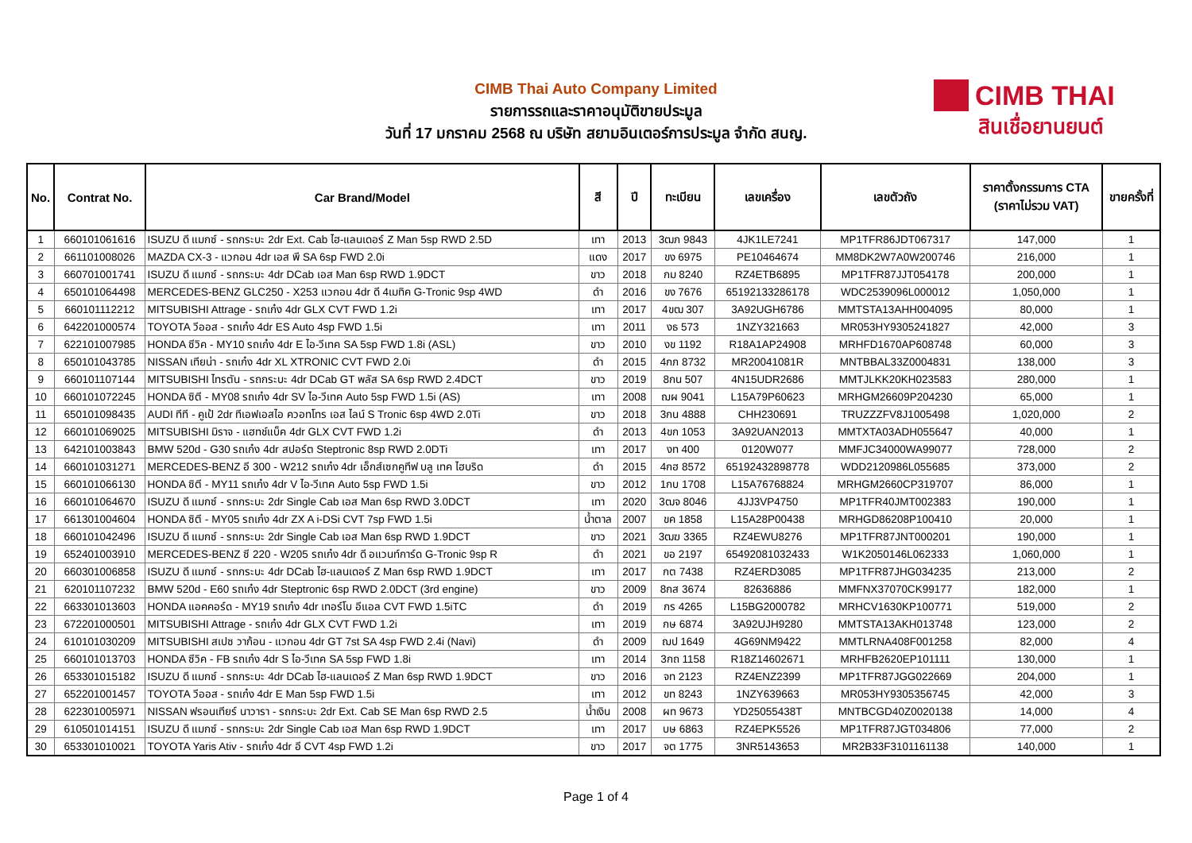CIMB Thai Auto Company Limited
รายการรถและราคาอนุมัติขายประมูล
วันที่ 17 มกราคม 2568 ณ บริษัท สยามอินเตอร์การประมูล จำกัด สนญ.
CIMB THAI
สินเชื่อยานยนต์
| No. | Contrat No. | Car Brand/Model | สี | ปี | ทะเบียน | เลขเครื่อง | เลขตัวถัง | ราคาตั้งกรรมการ CTA (ราคาไม่รวม VAT) | ขายครั้งที่ |
| --- | --- | --- | --- | --- | --- | --- | --- | --- | --- |
| 1 | 660101061616 | ISUZU ดี แมกซ์ - รถกระบะ 2dr Ext. Cab ไฮ-แลนเดอร์ Z Man 5sp RWD 2.5D | เทา | 2013 | 3ฒภ 9843 | 4JK1LE7241 | MP1TFR86JDT067317 | 147,000 | 1 |
| 2 | 661101008026 | MAZDA CX-3 - แวกอน 4dr เอส พี SA 6sp FWD 2.0i | แดง | 2017 | ขง 6975 | PE10464674 | MM8DK2W7A0W200746 | 216,000 | 1 |
| 3 | 660701001741 | ISUZU ดี แมกซ์ - รถกระบะ 4dr DCab เอส Man 6sp RWD 1.9DCT | ขาว | 2018 | กม 8240 | RZ4ETB6895 | MP1TFR87JJT054178 | 200,000 | 1 |
| 4 | 650101064498 | MERCEDES-BENZ GLC250 - X253 แวกอน 4dr ดี 4เมทิค G-Tronic 9sp 4WD | ดำ | 2016 | ขง 7676 | 65192133286178 | WDC2539096L000012 | 1,050,000 | 1 |
| 5 | 660101112212 | MITSUBISHI Attrage - รถเก๋ง 4dr GLX CVT FWD 1.2i | เทา | 2017 | 4ขฒ 307 | 3A92UGH6786 | MMTSTA13AHH004095 | 80,000 | 1 |
| 6 | 642201000574 | TOYOTA วีออส - รถเก๋ง 4dr ES Auto 4sp FWD 1.5i | เทา | 2011 | งธ 573 | 1NZY321663 | MR053HY9305241827 | 42,000 | 3 |
| 7 | 622101007985 | HONDA ซีวิค - MY10 รถเก๋ง 4dr E ไอ-วีเทค SA 5sp FWD 1.8i (ASL) | ขาว | 2010 | งข 1192 | R18A1AP24908 | MRHFD1670AP608748 | 60,000 | 3 |
| 8 | 650101043785 | NISSAN เทียน่า - รถเก๋ง 4dr XL XTRONIC CVT FWD 2.0i | ดำ | 2015 | 4กภ 8732 | MR20041081R | MNTBBAL33Z0004831 | 138,000 | 3 |
| 9 | 660101107144 | MITSUBISHI ไทรตัน - รถกระบะ 4dr DCab GT พลัส SA 6sp RWD 2.4DCT | ขาว | 2019 | 8กน 507 | 4N15UDR2686 | MMTJLKK20KH023583 | 280,000 | 1 |
| 10 | 660101072245 | HONDA ซิตี - MY08 รถเก๋ง 4dr SV ไอ-วีเทค Auto 5sp FWD 1.5i (AS) | เทา | 2008 | ฌผ 9041 | L15A79P60623 | MRHGM26609P204230 | 65,000 | 1 |
| 11 | 650101098435 | AUDI ทีที - คูเป้ 2dr ทีเอฟเอสไอ ควอทโทร เอส ไลน์ S Tronic 6sp 4WD 2.0Ti | ขาว | 2018 | 3กน 4888 | CHH230691 | TRUZZZFV8J1005498 | 1,020,000 | 2 |
| 12 | 660101069025 | MITSUBISHI มิราจ - แฮทช์แบ็ค 4dr GLX CVT FWD 1.2i | ดำ | 2013 | 4ขก 1053 | 3A92UAN2013 | MMTXTA03ADH055647 | 40,000 | 1 |
| 13 | 642101003843 | BMW 520d - G30 รถเก๋ง 4dr สปอร์ต Steptronic 8sp RWD 2.0DTi | เทา | 2017 | งท 400 | 0120W077 | MMFJC34000WA99077 | 728,000 | 2 |
| 14 | 660101031271 | MERCEDES-BENZ อี 300 - W212 รถเก๋ง 4dr เอ็กส์เซกคูทีฟ บลู เทค ไฮบริด | ดำ | 2015 | 4กฮ 8572 | 65192432898778 | WDD2120986L055685 | 373,000 | 2 |
| 15 | 660101066130 | HONDA ซิตี - MY11 รถเก๋ง 4dr V ไอ-วีเทค Auto 5sp FWD 1.5i | ขาว | 2012 | 1กบ 1708 | L15A76768824 | MRHGM2660CP319707 | 86,000 | 1 |
| 16 | 660101064670 | ISUZU ดี แมกซ์ - รถกระบะ 2dr Single Cab เอส Man 6sp RWD 3.0DCT | เทา | 2020 | 3ฒจ 8046 | 4JJ3VP4750 | MP1TFR40JMT002383 | 190,000 | 1 |
| 17 | 661301004604 | HONDA ซิตี - MY05 รถเก๋ง 4dr ZX A i-DSi CVT 7sp FWD 1.5i | น้ำตาล | 2007 | ขค 1858 | L15A28P00438 | MRHGD86208P100410 | 20,000 | 1 |
| 18 | 660101042496 | ISUZU ดี แมกซ์ - รถกระบะ 2dr Single Cab เอส Man 6sp RWD 1.9DCT | ขาว | 2021 | 3ฒฆ 3365 | RZ4EWU8276 | MP1TFR87JNT000201 | 190,000 | 1 |
| 19 | 652401003910 | MERCEDES-BENZ ซี 220 - W205 รถเก๋ง 4dr ดี อแวนท์การ์ด G-Tronic 9sp R | ดำ | 2021 | ขอ 2197 | 65492081032433 | W1K2050146L062333 | 1,060,000 | 1 |
| 20 | 660301006858 | ISUZU ดี แมกซ์ - รถกระบะ 4dr DCab ไฮ-แลนเดอร์ Z Man 6sp RWD 1.9DCT | เทา | 2017 | กต 7438 | RZ4ERD3085 | MP1TFR87JHG034235 | 213,000 | 2 |
| 21 | 620101107232 | BMW 520d - E60 รถเก๋ง 4dr Steptronic 6sp RWD 2.0DCT (3rd engine) | ขาว | 2009 | 8กส 3674 | 82636886 | MMFNX37070CK99177 | 182,000 | 1 |
| 22 | 663301013603 | HONDA แอคคอร์ด - MY19 รถเก๋ง 4dr เทอร์โบ อีแอล CVT FWD 1.5iTC | ดำ | 2019 | กร 4265 | L15BG2000782 | MRHCV1630KP100771 | 519,000 | 2 |
| 23 | 672201000501 | MITSUBISHI Attrage - รถเก๋ง 4dr GLX CVT FWD 1.2i | เทา | 2019 | กษ 6874 | 3A92UJH9280 | MMTSTA13AKH013748 | 123,000 | 2 |
| 24 | 610101030209 | MITSUBISHI สเปซ วาก้อน - แวกอน 4dr GT 7st SA 4sp FWD 2.4i (Navi) | ดำ | 2009 | ฌป 1649 | 4G69NM9422 | MMTLRNA408F001258 | 82,000 | 4 |
| 25 | 660101013703 | HONDA ซีวิค - FB รถเก๋ง 4dr S ไอ-วีเทค SA 5sp FWD 1.8i | เทา | 2014 | 3กถ 1158 | R18Z14602671 | MRHFB2620EP101111 | 130,000 | 1 |
| 26 | 653301015182 | ISUZU ดี แมกซ์ - รถกระบะ 4dr DCab ไฮ-แลนเดอร์ Z Man 6sp RWD 1.9DCT | ขาว | 2016 | จท 2123 | RZ4ENZ2399 | MP1TFR87JGG022669 | 204,000 | 1 |
| 27 | 652201001457 | TOYOTA วีออส - รถเก๋ง 4dr E Man 5sp FWD 1.5i | เทา | 2012 | ขท 8243 | 1NZY639663 | MR053HY9305356745 | 42,000 | 3 |
| 28 | 622301005971 | NISSAN ฟรอนเทียร์ นาวารา - รถกระบะ 2dr Ext. Cab SE Man 6sp RWD 2.5 | น้ำเงิน | 2008 | ผท 9673 | YD25055438T | MNTBCGD40Z0020138 | 14,000 | 4 |
| 29 | 610501014151 | ISUZU ดี แมกซ์ - รถกระบะ 2dr Single Cab เอส Man 6sp RWD 1.9DCT | เทา | 2017 | บษ 6863 | RZ4EPK5526 | MP1TFR87JGT034806 | 77,000 | 2 |
| 30 | 653301010021 | TOYOTA Yaris Ativ - รถเก๋ง 4dr อี CVT 4sp FWD 1.2i | ขาว | 2017 | จต 1775 | 3NR5143653 | MR2B33F3101161138 | 140,000 | 1 |
Page 1 of 4